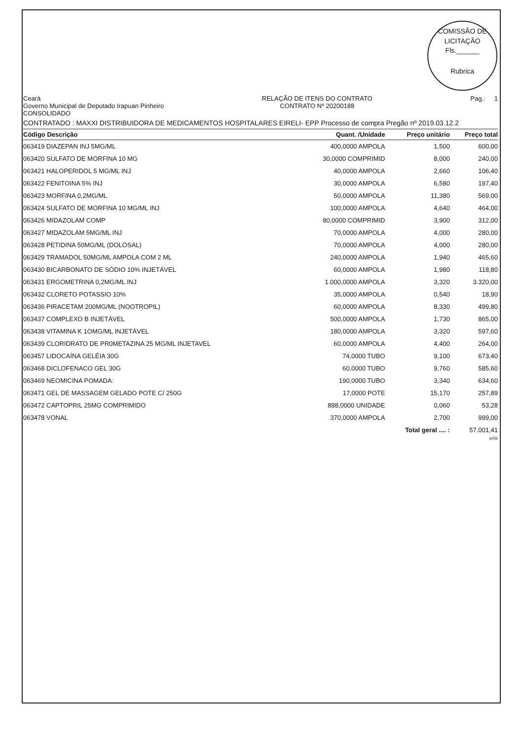COMISSÃO DE LICITAÇÃO
Fls.______
Rubrica
Ceará
Governo Municipal de Deputado Irapuan Pinheiro
CONSOLIDADO
RELAÇÃO DE ITENS DO CONTRATO
CONTRATO Nº 20200188
Pag.: 1
CONTRATADO : MAXXI DISTRIBUIDORA DE MEDICAMENTOS HOSPITALARES EIRELI- EPP Processo de compra Pregão nº 2019.03.12.2
| Código Descrição | Quant. /Unidade | Preço unitário | Preço total |
| --- | --- | --- | --- |
| 063419 DIAZEPAN INJ 5MG/ML | 400,0000 AMPOLA | 1,500 | 600,00 |
| 063420 SULFATO DE MORFINA 10 MG | 30,0000 COMPRIMID | 8,000 | 240,00 |
| 063421 HALOPERIDOL 5 MG/ML INJ | 40,0000 AMPOLA | 2,660 | 106,40 |
| 063422 FENITOINA 5% INJ | 30,0000 AMPOLA | 6,580 | 197,40 |
| 063423 MORFINA 0,2MG/ML | 50,0000 AMPOLA | 11,380 | 569,00 |
| 063424 SULFATO DE MORFINA 10 MG/ML INJ | 100,0000 AMPOLA | 4,640 | 464,00 |
| 063426 MIDAZOLAM COMP | 80,0000 COMPRIMID | 3,900 | 312,00 |
| 063427 MIDAZOLAM 5MG/ML INJ | 70,0000 AMPOLA | 4,000 | 280,00 |
| 063428 PETIDINA 50MG/ML (DOLOSAL) | 70,0000 AMPOLA | 4,000 | 280,00 |
| 063429 TRAMADOL 50MG/ML AMPOLA COM 2 ML | 240,0000 AMPOLA | 1,940 | 465,60 |
| 063430 BICARBONATO DE SÓDIO 10% INJETÁVEL | 60,0000 AMPOLA | 1,980 | 118,80 |
| 063431 ERGOMETRINA 0,2MG/ML INJ | 1.000,0000 AMPOLA | 3,320 | 3.320,00 |
| 063432 CLORETO POTASSIO 10% | 35,0000 AMPOLA | 0,540 | 18,90 |
| 063436 PIRACETAM 200MG/ML (NOOTROPIL) | 60,0000 AMPOLA | 8,330 | 499,80 |
| 063437 COMPLEXO B INJETÁVEL | 500,0000 AMPOLA | 1,730 | 865,00 |
| 063438 VITAMINA K 1OMG/ML INJETÁVEL | 180,0000 AMPOLA | 3,320 | 597,60 |
| 063439 CLORIDRATO DE PR0METAZINA 25 MG/ML INJETAVEL | 60,0000 AMPOLA | 4,400 | 264,00 |
| 063457 LIDOCAÍNA GELÉIA 30G | 74,0000 TUBO | 9,100 | 673,40 |
| 063468 DICLOFENACO GEL 30G | 60,0000 TUBO | 9,760 | 585,60 |
| 063469 NEOMICINA POMADA: | 190,0000 TUBO | 3,340 | 634,60 |
| 063471 GEL DE MASSAGEM GELADO POTE C/ 250G | 17,0000 POTE | 15,170 | 257,89 |
| 063472 CAPTOPRIL 25MG COMPRIMIDO | 888,0000 UNIDADE | 0,060 | 53,28 |
| 063478 VONAL | 370,0000 AMPOLA | 2,700 | 999,00 |
| | | Total geral .... : | 57.001,41 |
rpl36